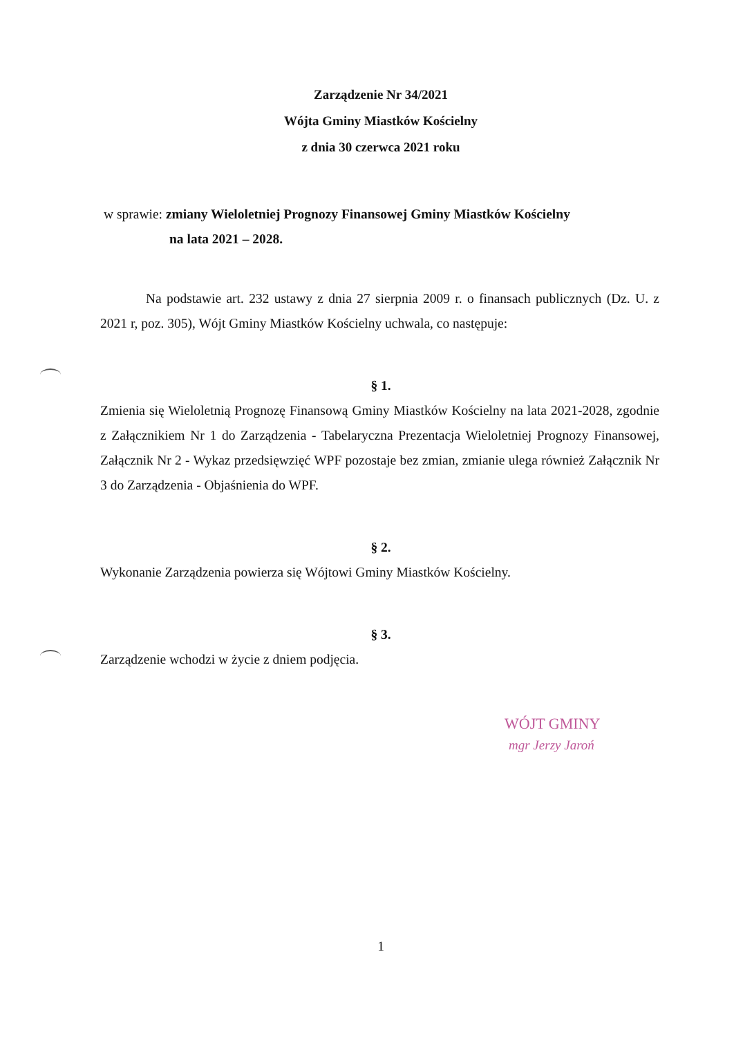Zarządzenie Nr 34/2021
Wójta Gminy Miastków Kościelny
z dnia 30 czerwca 2021 roku
w sprawie: zmiany Wieloletniej Prognozy Finansowej Gminy Miastków Kościelny
na lata 2021 – 2028.
Na podstawie art. 232 ustawy z dnia 27 sierpnia 2009 r. o finansach publicznych (Dz. U. z 2021 r, poz. 305), Wójt Gminy Miastków Kościelny uchwala, co następuje:
§ 1.
Zmienia się Wieloletnią Prognozę Finansową Gminy Miastków Kościelny na lata 2021-2028, zgodnie z Załącznikiem Nr 1 do Zarządzenia - Tabelaryczna Prezentacja Wieloletniej Prognozy Finansowej, Załącznik Nr 2 - Wykaz przedsięwzięć WPF pozostaje bez zmian, zmianie ulega również Załącznik Nr 3 do Zarządzenia - Objaśnienia do WPF.
§ 2.
Wykonanie Zarządzenia powierza się Wójtowi Gminy Miastków Kościelny.
§ 3.
Zarządzenie wchodzi w życie z dniem podjęcia.
WÓJT GMINY
mgr Jerzy Jaroń
1